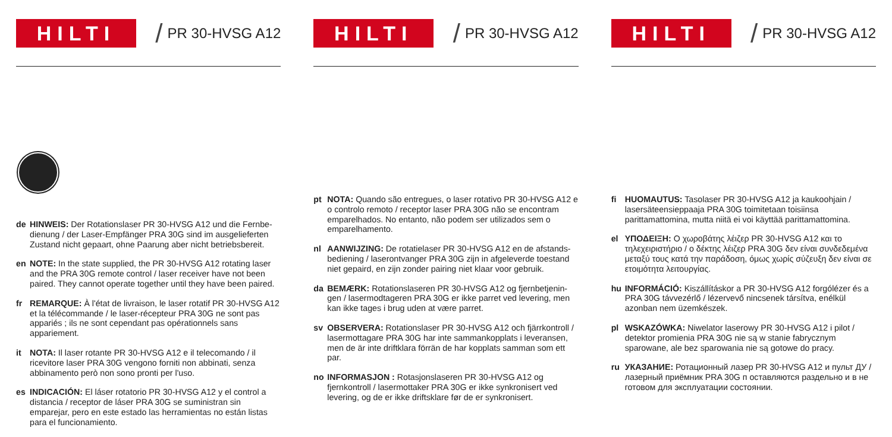HILTI
/ PR 30-HVSG A12
de HINWEIS: Der Rotationslaser PR 30-HVSG A12 und die Fernbe­dienung / der Laser-Empfänger PRA 30G sind im ausgelieferten Zustand nicht gepaart, ohne Paarung aber nicht betriebsbereit.
en NOTE: In the state supplied, the PR 30-HVSG A12 rotating laser and the PRA 30G remote control / laser receiver have not been paired. They cannot operate together until they have been paired.
fr REMARQUE: À l'état de livraison, le laser rotatif PR 30-HVSG A12 et la télécommande / le laser-récepteur PRA 30G ne sont pas appariés ; ils ne sont cependant pas opérationnels sans appariement.
it NOTA: Il laser rotante PR 30-HVSG A12 e il telecomando / il ricevitore laser PRA 30G vengono forniti non abbinati, senza abbinamento però non sono pronti per l'uso.
es INDICACIÓN: El láser rotatorio PR 30-HVSG A12 y el control a distancia / receptor de láser PRA 30G se suministran sin emparejar, pero en este estado las herramientas no están listas para el funcionamiento.
HILTI
/ PR 30-HVSG A12
pt NOTA: Quando são entregues, o laser rotativo PR 30-HVSG A12 e o controlo remoto / receptor laser PRA 30G não se encontram emparelhados. No entanto, não podem ser utilizados sem o emparelhamento.
nl AANWIJZING: De rotatielaser PR 30-HVSG A12 en de afstands­bediening / laserontvanger PRA 30G zijn in afgeleverde toestand niet gepaird, en zijn zonder pairing niet klaar voor gebruik.
da BEMÆRK: Rotationslaseren PR 30-HVSG A12 og fjernbetjenin­gen / lasermodtageren PRA 30G er ikke parret ved levering, men kan ikke tages i brug uden at være parret.
sv OBSERVERA: Rotationslaser PR 30-HVSG A12 och fjärrkontroll / lasermottagare PRA 30G har inte sammankopplats i leveransen, men de är inte driftklara förrän de har kopplats samman som ett par.
no INFORMASJON : Rotasjonslaseren PR 30-HVSG A12 og fjernkontroll / lasermottaker PRA 30G er ikke synkronisert ved levering, og de er ikke driftsklare før de er synkronisert.
HILTI
/ PR 30-HVSG A12
fi HUOMAUTUS: Tasolaser PR 30-HVSG A12 ja kauko­ohjain / lasersäteensieppaaja PRA 30G toimitetaan toisiinsa parittamattomina, mutta niitä ei voi käyttää parittamattomina.
el ΥΠΟΔΕΙΞΗ: Ο χωροβάτης λέιζερ PR 30-HVSG A12 και το τηλεχειριστήριο / ο δέκτης λέιζερ PRA 30G δεν είναι συνδεδεμένα μεταξύ τους κατά την παράδοση, όμως χωρίς σύζευξη δεν είναι σε ετοιμότητα λειτουργίας.
hu INFORMÁCIÓ: Kiszállításkor a PR 30-HVSG A12 forgólézer és a PRA 30G távvezérlő / lézervevő nincsenek társítva, enélkül azonban nem üzemkészek.
pl WSKAZÓWKA: Niwelator laserowy PR 30-HVSG A12 i pilot / detektor promienia PRA 30G nie są w stanie fabrycznym sparowane, ale bez sparowania nie są gotowe do pracy.
ru УКАЗАНИЕ: Ротационный лазер PR 30-HVSG A12 и пульт ДУ / лазерный приёмник PRA 30G п оставляются раздельно и в не готовом для эксплуатации состоянии.